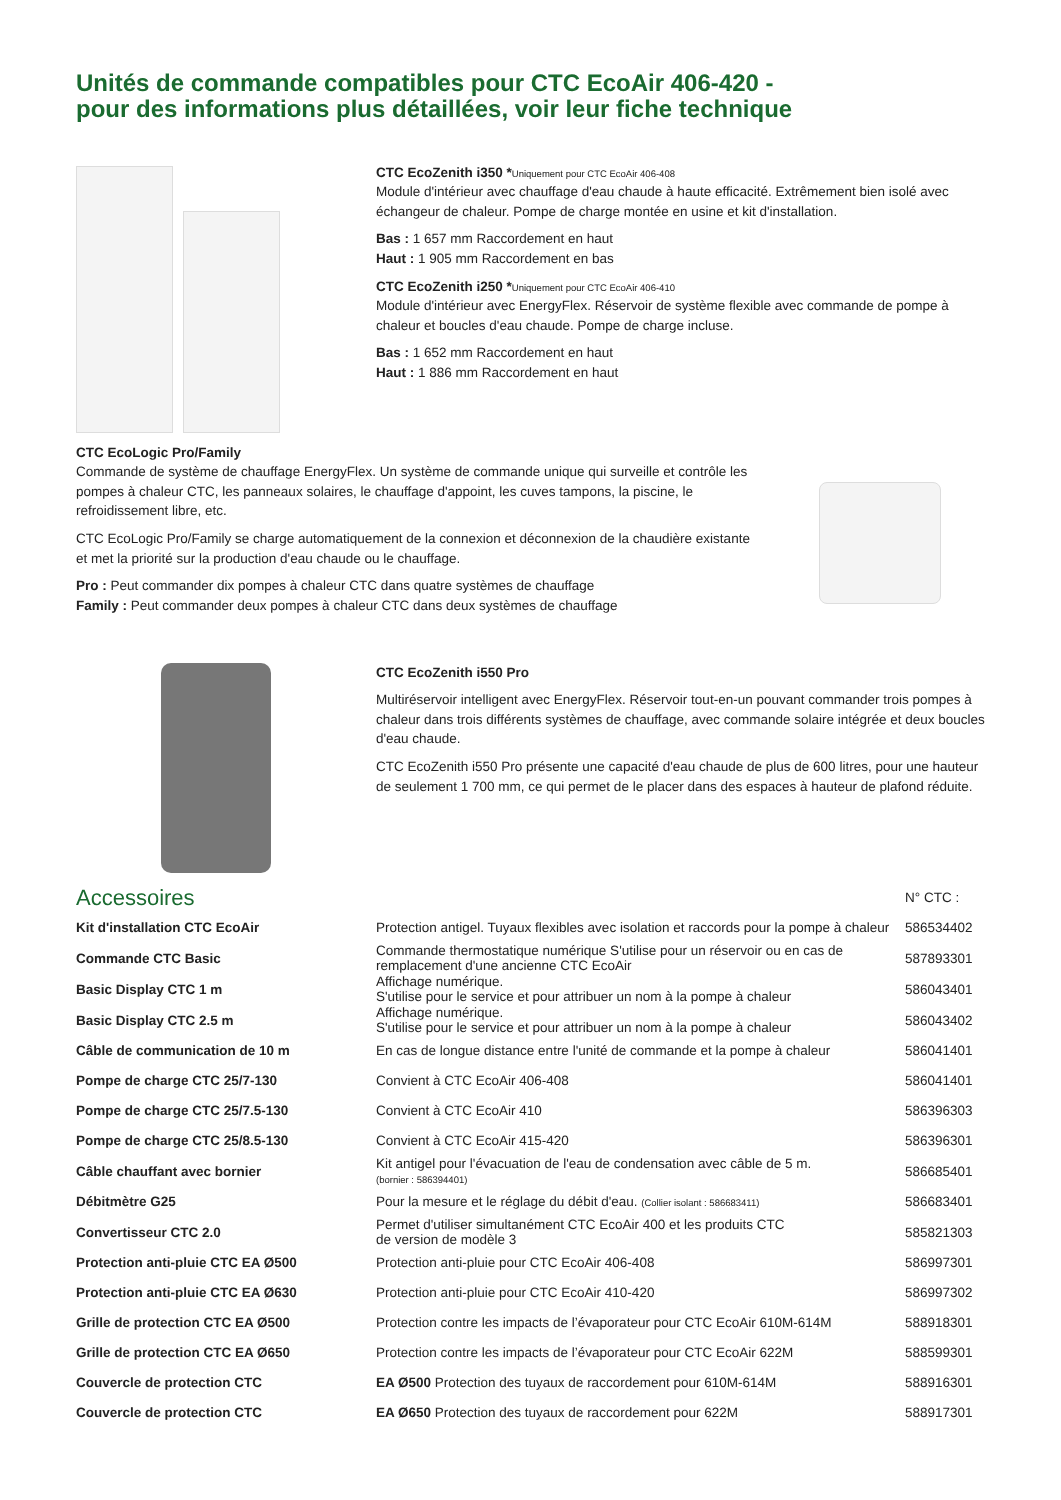Unités de commande compatibles pour CTC EcoAir 406-420 -
pour des informations plus détaillées, voir leur fiche technique
CTC EcoZenith i350 *Uniquement pour CTC EcoAir 406-408
Module d'intérieur avec chauffage d'eau chaude à haute efficacité. Extrêmement bien isolé avec échangeur de chaleur. Pompe de charge montée en usine et kit d'installation.
Bas : 1 657 mm Raccordement en haut
Haut : 1 905 mm Raccordement en bas
CTC EcoZenith i250 *Uniquement pour CTC EcoAir 406-410
Module d'intérieur avec EnergyFlex. Réservoir de système flexible avec commande de pompe à chaleur et boucles d'eau chaude. Pompe de charge incluse.
Bas : 1 652 mm Raccordement en haut
Haut : 1 886 mm Raccordement en haut
CTC EcoLogic Pro/Family
Commande de système de chauffage EnergyFlex. Un système de commande unique qui surveille et contrôle les pompes à chaleur CTC, les panneaux solaires, le chauffage d'appoint, les cuves tampons, la piscine, le refroidissement libre, etc.
CTC EcoLogic Pro/Family se charge automatiquement de la connexion et déconnexion de la chaudière existante et met la priorité sur la production d'eau chaude ou le chauffage.
Pro : Peut commander dix pompes à chaleur CTC dans quatre systèmes de chauffage
Family : Peut commander deux pompes à chaleur CTC dans deux systèmes de chauffage
CTC EcoZenith i550 Pro
Multiréservoir intelligent avec EnergyFlex. Réservoir tout-en-un pouvant commander trois pompes à chaleur dans trois différents systèmes de chauffage, avec commande solaire intégrée et deux boucles d'eau chaude.
CTC EcoZenith i550 Pro présente une capacité d'eau chaude de plus de 600 litres, pour une hauteur de seulement 1 700 mm, ce qui permet de le placer dans des espaces à hauteur de plafond réduite.
| Accessoires | | N° CTC : |
| --- | --- | --- |
| Kit d'installation CTC EcoAir | Protection antigel. Tuyaux flexibles avec isolation et raccords pour la pompe à chaleur | 586534402 |
| Commande CTC Basic | Commande thermostatique numérique S'utilise pour un réservoir ou en cas de remplacement d'une ancienne CTC EcoAir | 587893301 |
| Basic Display CTC 1 m | Affichage numérique. S'utilise pour le service et pour attribuer un nom à la pompe à chaleur | 586043401 |
| Basic Display CTC 2.5 m | Affichage numérique. S'utilise pour le service et pour attribuer un nom à la pompe à chaleur | 586043402 |
| Câble de communication de 10 m | En cas de longue distance entre l'unité de commande et la pompe à chaleur | 586041401 |
| Pompe de charge CTC 25/7-130 | Convient à CTC EcoAir 406-408 | 586041401 |
| Pompe de charge CTC 25/7.5-130 | Convient à CTC EcoAir 410 | 586396303 |
| Pompe de charge CTC 25/8.5-130 | Convient à CTC EcoAir 415-420 | 586396301 |
| Câble chauffant avec bornier | Kit antigel pour l'évacuation de l'eau de condensation avec câble de 5 m. (bornier : 586394401) | 586685401 |
| Débitmètre G25 | Pour la mesure et le réglage du débit d'eau. (Collier isolant : 586683411) | 586683401 |
| Convertisseur CTC 2.0 | Permet d'utiliser simultanément CTC EcoAir 400 et les produits CTC de version de modèle 3 | 585821303 |
| Protection anti-pluie CTC EA Ø500 | Protection anti-pluie pour CTC EcoAir 406-408 | 586997301 |
| Protection anti-pluie CTC EA Ø630 | Protection anti-pluie pour CTC EcoAir 410-420 | 586997302 |
| Grille de protection CTC EA Ø500 | Protection contre les impacts de l’évaporateur pour CTC EcoAir 610M-614M | 588918301 |
| Grille de protection CTC EA Ø650 | Protection contre les impacts de l’évaporateur pour CTC EcoAir 622M | 588599301 |
| Couvercle de protection CTC | EA Ø500 Protection des tuyaux de raccordement pour 610M-614M | 588916301 |
| Couvercle de protection CTC | EA Ø650 Protection des tuyaux de raccordement pour 622M | 588917301 |